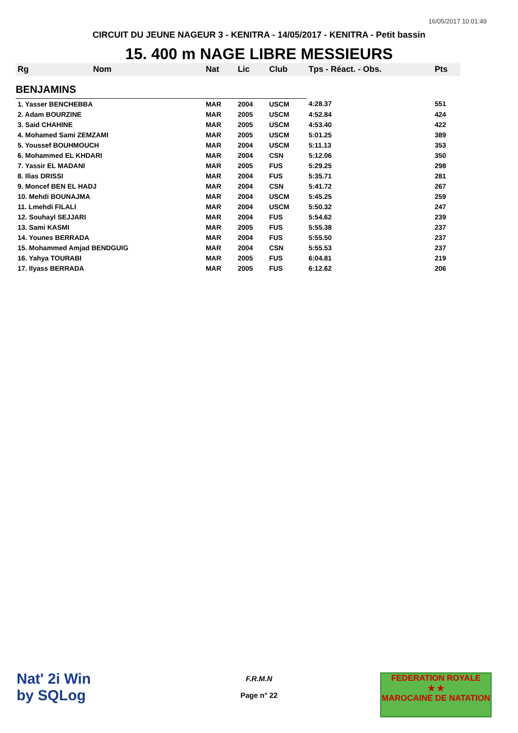16/05/2017 10:01:49
CIRCUIT DU JEUNE NAGEUR 3 - KENITRA - 14/05/2017 - KENITRA - Petit bassin
15. 400 m NAGE LIBRE MESSIEURS
| Rg | Nom | Nat | Lic | Club | Tps - Réact. - Obs. | Pts |
| --- | --- | --- | --- | --- | --- | --- |
| BENJAMINS | | | | | | |
| 1. Yasser BENCHEBBA | | MAR | 2004 | USCM | 4:28.37 | 551 |
| 2. Adam BOURZINE | | MAR | 2005 | USCM | 4:52.84 | 424 |
| 3. Said CHAHINE | | MAR | 2005 | USCM | 4:53.40 | 422 |
| 4. Mohamed Sami ZEMZAMI | | MAR | 2005 | USCM | 5:01.25 | 389 |
| 5. Youssef BOUHMOUCH | | MAR | 2004 | USCM | 5:11.13 | 353 |
| 6. Mohammed EL KHDARI | | MAR | 2004 | CSN | 5:12.06 | 350 |
| 7. Yassir EL MADANI | | MAR | 2005 | FUS | 5:29.25 | 298 |
| 8. Ilias DRISSI | | MAR | 2004 | FUS | 5:35.71 | 281 |
| 9. Moncef BEN EL HADJ | | MAR | 2004 | CSN | 5:41.72 | 267 |
| 10. Mehdi BOUNAJMA | | MAR | 2004 | USCM | 5:45.25 | 259 |
| 11. Lmehdi FILALI | | MAR | 2004 | USCM | 5:50.32 | 247 |
| 12. Souhayl SEJJARI | | MAR | 2004 | FUS | 5:54.62 | 239 |
| 13. Sami KASMI | | MAR | 2005 | FUS | 5:55.38 | 237 |
| 14. Younes BERRADA | | MAR | 2004 | FUS | 5:55.50 | 237 |
| 15. Mohammed Amjad BENDGUIG | | MAR | 2004 | CSN | 5:55.53 | 237 |
| 16. Yahya TOURABI | | MAR | 2005 | FUS | 6:04.81 | 219 |
| 17. Ilyass BERRADA | | MAR | 2005 | FUS | 6:12.62 | 206 |
Nat' 2i Win
by SQLog
F.R.M.N
Page n° 22
FEDERATION ROYALE
★ ★
MAROCAINE DE NATATION